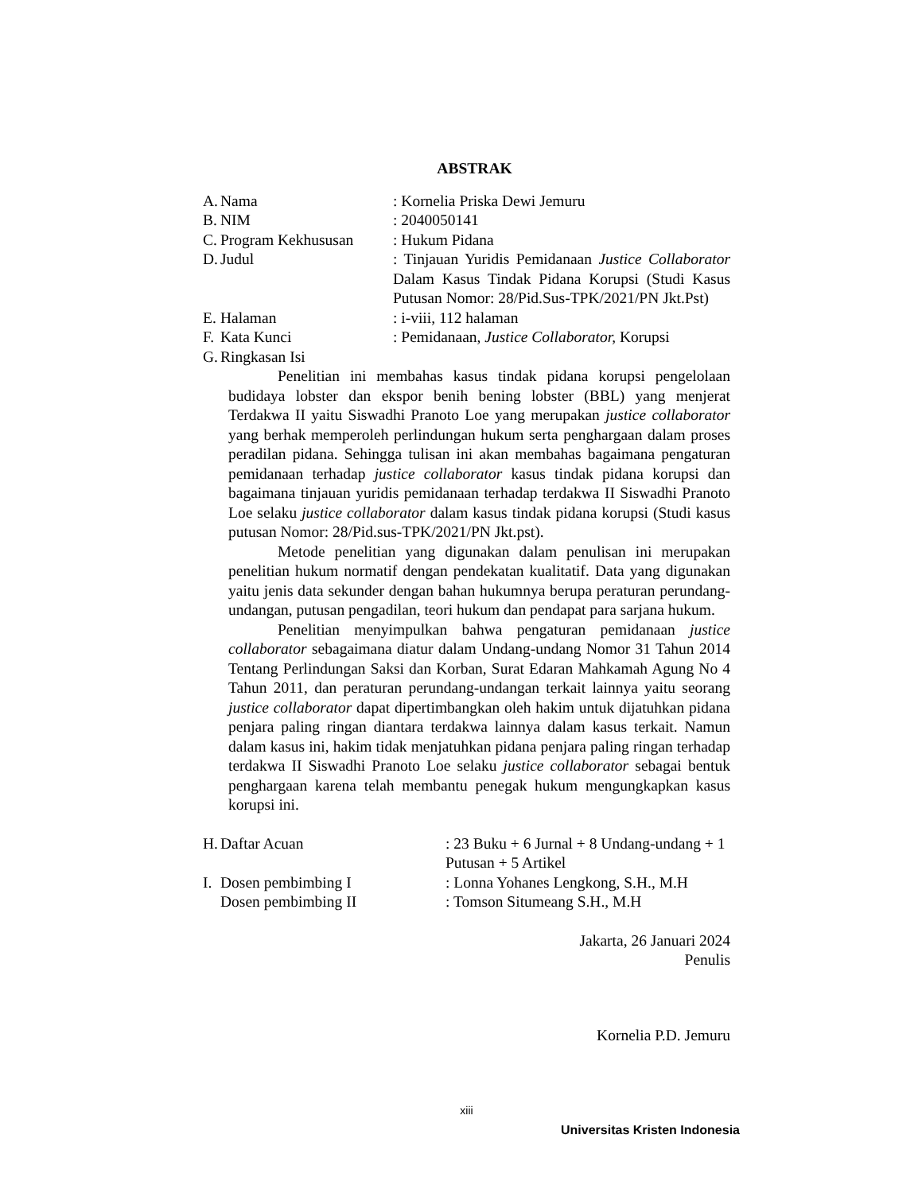ABSTRAK
A. Nama: Kornelia Priska Dewi Jemuru
B. NIM: 2040050141
C. Program Kekhususan: Hukum Pidana
D. Judul: Tinjauan Yuridis Pemidanaan Justice Collaborator Dalam Kasus Tindak Pidana Korupsi (Studi Kasus Putusan Nomor: 28/Pid.Sus-TPK/2021/PN Jkt.Pst)
E. Halaman: i-viii, 112 halaman
F. Kata Kunci: Pemidanaan, Justice Collaborator, Korupsi
G. Ringkasan Isi
Penelitian ini membahas kasus tindak pidana korupsi pengelolaan budidaya lobster dan ekspor benih bening lobster (BBL) yang menjerat Terdakwa II yaitu Siswadhi Pranoto Loe yang merupakan justice collaborator yang berhak memperoleh perlindungan hukum serta penghargaan dalam proses peradilan pidana. Sehingga tulisan ini akan membahas bagaimana pengaturan pemidanaan terhadap justice collaborator kasus tindak pidana korupsi dan bagaimana tinjauan yuridis pemidanaan terhadap terdakwa II Siswadhi Pranoto Loe selaku justice collaborator dalam kasus tindak pidana korupsi (Studi kasus putusan Nomor: 28/Pid.sus-TPK/2021/PN Jkt.pst).
Metode penelitian yang digunakan dalam penulisan ini merupakan penelitian hukum normatif dengan pendekatan kualitatif. Data yang digunakan yaitu jenis data sekunder dengan bahan hukumnya berupa peraturan perundang-undangan, putusan pengadilan, teori hukum dan pendapat para sarjana hukum.
Penelitian menyimpulkan bahwa pengaturan pemidanaan justice collaborator sebagaimana diatur dalam Undang-undang Nomor 31 Tahun 2014 Tentang Perlindungan Saksi dan Korban, Surat Edaran Mahkamah Agung No 4 Tahun 2011, dan peraturan perundang-undangan terkait lainnya yaitu seorang justice collaborator dapat dipertimbangkan oleh hakim untuk dijatuhkan pidana penjara paling ringan diantara terdakwa lainnya dalam kasus terkait. Namun dalam kasus ini, hakim tidak menjatuhkan pidana penjara paling ringan terhadap terdakwa II Siswadhi Pranoto Loe selaku justice collaborator sebagai bentuk penghargaan karena telah membantu penegak hukum mengungkapkan kasus korupsi ini.
H. Daftar Acuan: 23 Buku + 6 Jurnal + 8 Undang-undang + 1 Putusan + 5 Artikel
I. Dosen pembimbing I: Lonna Yohanes Lengkong, S.H., M.H
Dosen pembimbing II: Tomson Situmeang S.H., M.H
Jakarta, 26 Januari 2024
Penulis
Kornelia P.D. Jemuru
xiii
Universitas Kristen Indonesia